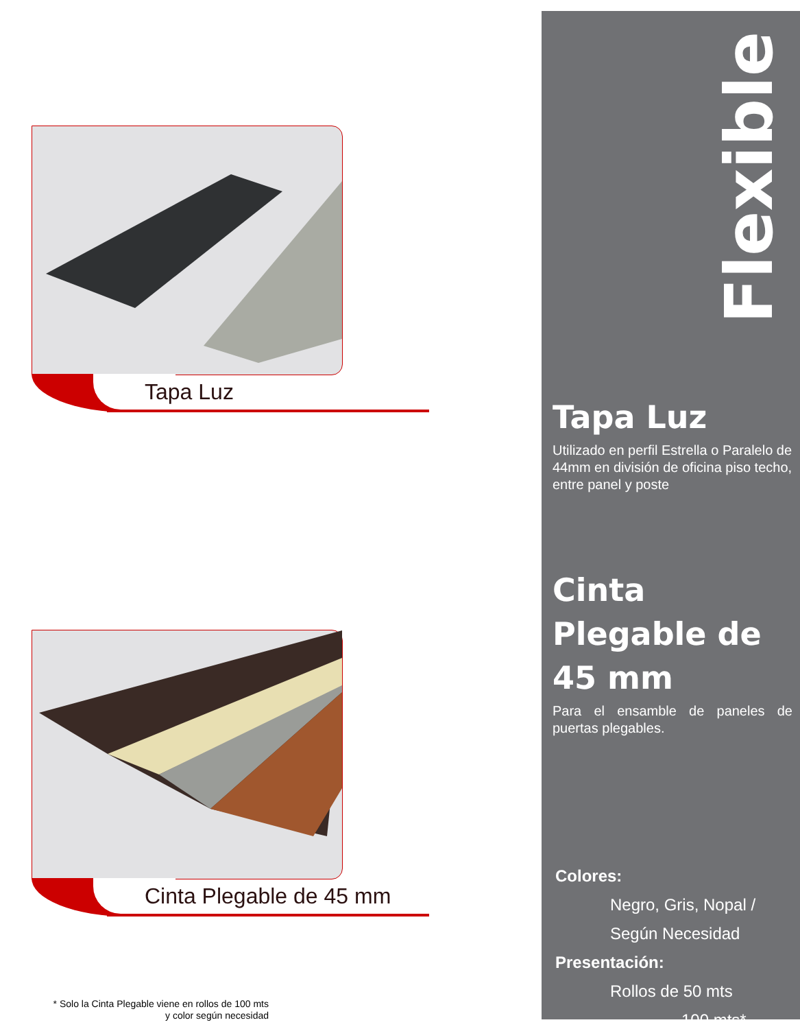Tapa Luz
Cinta Plegable de 45 mm
* Solo la Cinta Plegable viene en rollos de 100 mts
y color según necesidad
Flexible
Tapa Luz
Utilizado en perfil Estrella o Paralelo de 44mm en división de oficina piso techo, entre panel y poste
Cinta
Plegable de
45 mm
Para el ensamble de paneles de puertas plegables.
Colores:
Negro, Gris, Nopal /
Según Necesidad
Presentación:
Rollos de 50 mts
100 mts*